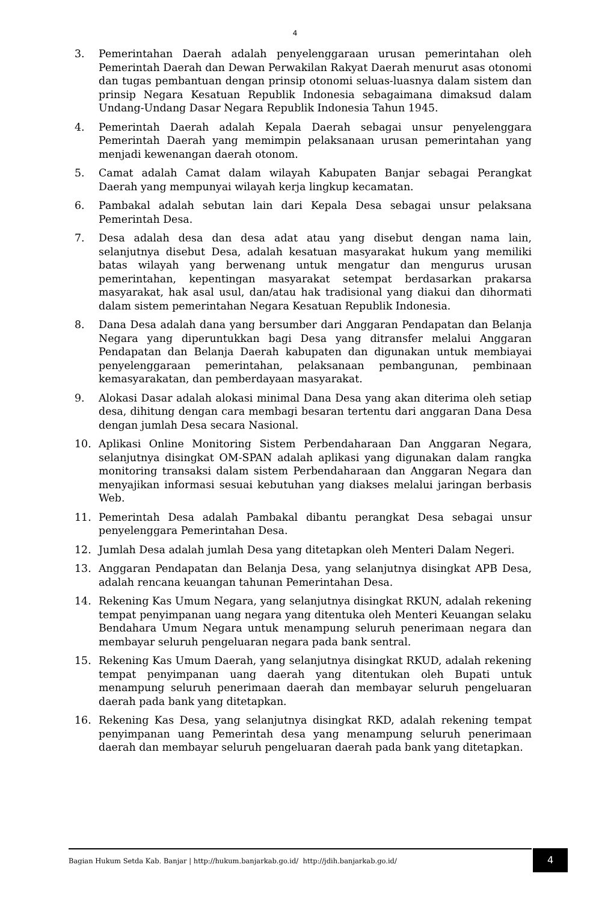4
3. Pemerintahan Daerah adalah penyelenggaraan urusan pemerintahan oleh Pemerintah Daerah dan Dewan Perwakilan Rakyat Daerah menurut asas otonomi dan tugas pembantuan dengan prinsip otonomi seluas-luasnya dalam sistem dan prinsip Negara Kesatuan Republik Indonesia sebagaimana dimaksud dalam Undang-Undang Dasar Negara Republik Indonesia Tahun 1945.
4. Pemerintah Daerah adalah Kepala Daerah sebagai unsur penyelenggara Pemerintah Daerah yang memimpin pelaksanaan urusan pemerintahan yang menjadi kewenangan daerah otonom.
5. Camat adalah Camat dalam wilayah Kabupaten Banjar sebagai Perangkat Daerah yang mempunyai wilayah kerja lingkup kecamatan.
6. Pambakal adalah sebutan lain dari Kepala Desa sebagai unsur pelaksana Pemerintah Desa.
7. Desa adalah desa dan desa adat atau yang disebut dengan nama lain, selanjutnya disebut Desa, adalah kesatuan masyarakat hukum yang memiliki batas wilayah yang berwenang untuk mengatur dan mengurus urusan pemerintahan, kepentingan masyarakat setempat berdasarkan prakarsa masyarakat, hak asal usul, dan/atau hak tradisional yang diakui dan dihormati dalam sistem pemerintahan Negara Kesatuan Republik Indonesia.
8. Dana Desa adalah dana yang bersumber dari Anggaran Pendapatan dan Belanja Negara yang diperuntukkan bagi Desa yang ditransfer melalui Anggaran Pendapatan dan Belanja Daerah kabupaten dan digunakan untuk membiayai penyelenggaraan pemerintahan, pelaksanaan pembangunan, pembinaan kemasyarakatan, dan pemberdayaan masyarakat.
9. Alokasi Dasar adalah alokasi minimal Dana Desa yang akan diterima oleh setiap desa, dihitung dengan cara membagi besaran tertentu dari anggaran Dana Desa dengan jumlah Desa secara Nasional.
10. Aplikasi Online Monitoring Sistem Perbendaharaan Dan Anggaran Negara, selanjutnya disingkat OM-SPAN adalah aplikasi yang digunakan dalam rangka monitoring transaksi dalam sistem Perbendaharaan dan Anggaran Negara dan menyajikan informasi sesuai kebutuhan yang diakses melalui jaringan berbasis Web.
11. Pemerintah Desa adalah Pambakal dibantu perangkat Desa sebagai unsur penyelenggara Pemerintahan Desa.
12. Jumlah Desa adalah jumlah Desa yang ditetapkan oleh Menteri Dalam Negeri.
13. Anggaran Pendapatan dan Belanja Desa, yang selanjutnya disingkat APB Desa, adalah rencana keuangan tahunan Pemerintahan Desa.
14. Rekening Kas Umum Negara, yang selanjutnya disingkat RKUN, adalah rekening tempat penyimpanan uang negara yang ditentuka oleh Menteri Keuangan selaku Bendahara Umum Negara untuk menampung seluruh penerimaan negara dan membayar seluruh pengeluaran negara pada bank sentral.
15. Rekening Kas Umum Daerah, yang selanjutnya disingkat RKUD, adalah rekening tempat penyimpanan uang daerah yang ditentukan oleh Bupati untuk menampung seluruh penerimaan daerah dan membayar seluruh pengeluaran daerah pada bank yang ditetapkan.
16. Rekening Kas Desa, yang selanjutnya disingkat RKD, adalah rekening tempat penyimpanan uang Pemerintah desa yang menampung seluruh penerimaan daerah dan membayar seluruh pengeluaran daerah pada bank yang ditetapkan.
Bagian Hukum Setda Kab. Banjar | http://hukum.banjarkab.go.id/ http://jdih.banjarkab.go.id/
4